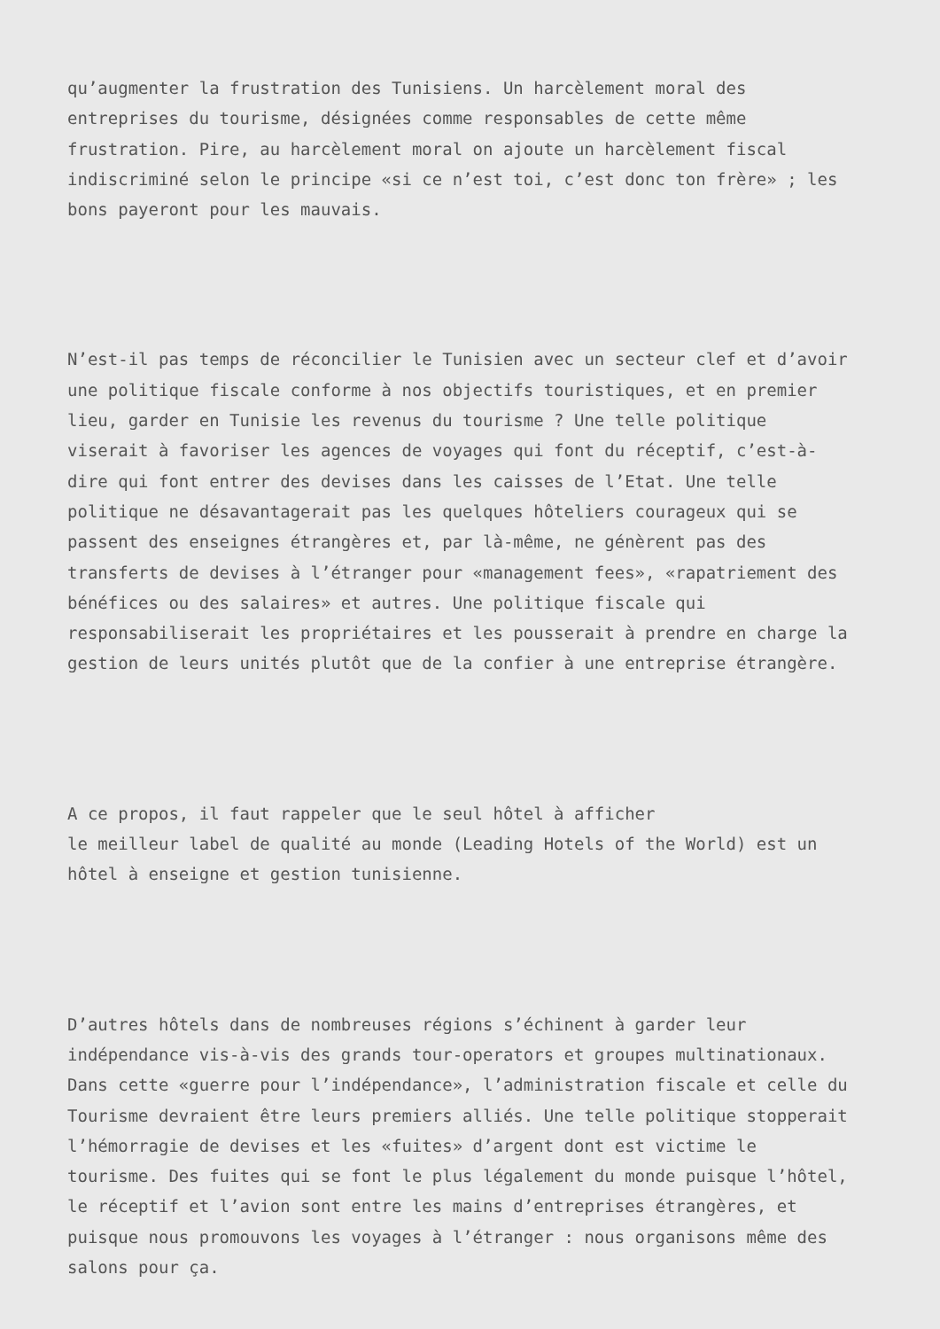qu’augmenter la frustration des Tunisiens. Un harcèlement moral des entreprises du tourisme, désignées comme responsables de cette même frustration. Pire, au harcèlement moral on ajoute un harcèlement fiscal indiscriminé selon le principe «si ce n’est toi, c’est donc ton frère» ; les bons payeront pour les mauvais.
N’est-il pas temps de réconcilier le Tunisien avec un secteur clef et d’avoir une politique fiscale conforme à nos objectifs touristiques, et en premier lieu, garder en Tunisie les revenus du tourisme ? Une telle politique viserait à favoriser les agences de voyages qui font du réceptif, c’est-à- dire qui font entrer des devises dans les caisses de l’Etat. Une telle politique ne désavantagerait pas les quelques hôteliers courageux qui se passent des enseignes étrangères et, par là-même, ne génèrent pas des transferts de devises à l’étranger pour «management fees», «rapatriement des bénéfices ou des salaires» et autres. Une politique fiscale qui responsabiliserait les propriétaires et les pousserait à prendre en charge la gestion de leurs unités plutôt que de la confier à une entreprise étrangère.
A ce propos, il faut rappeler que le seul hôtel à afficher le meilleur label de qualité au monde (Leading Hotels of the World) est un hôtel à enseigne et gestion tunisienne.
D’autres hôtels dans de nombreuses régions s’échinent à garder leur indépendance vis-à-vis des grands tour-operators et groupes multinationaux. Dans cette «guerre pour l’indépendance», l’administration fiscale et celle du Tourisme devraient être leurs premiers alliés. Une telle politique stopperait l’hémorragie de devises et les «fuites» d’argent dont est victime le tourisme. Des fuites qui se font le plus légalement du monde puisque l’hôtel, le réceptif et l’avion sont entre les mains d’entreprises étrangères, et puisque nous promouvons les voyages à l’étranger : nous organisons même des salons pour ça.